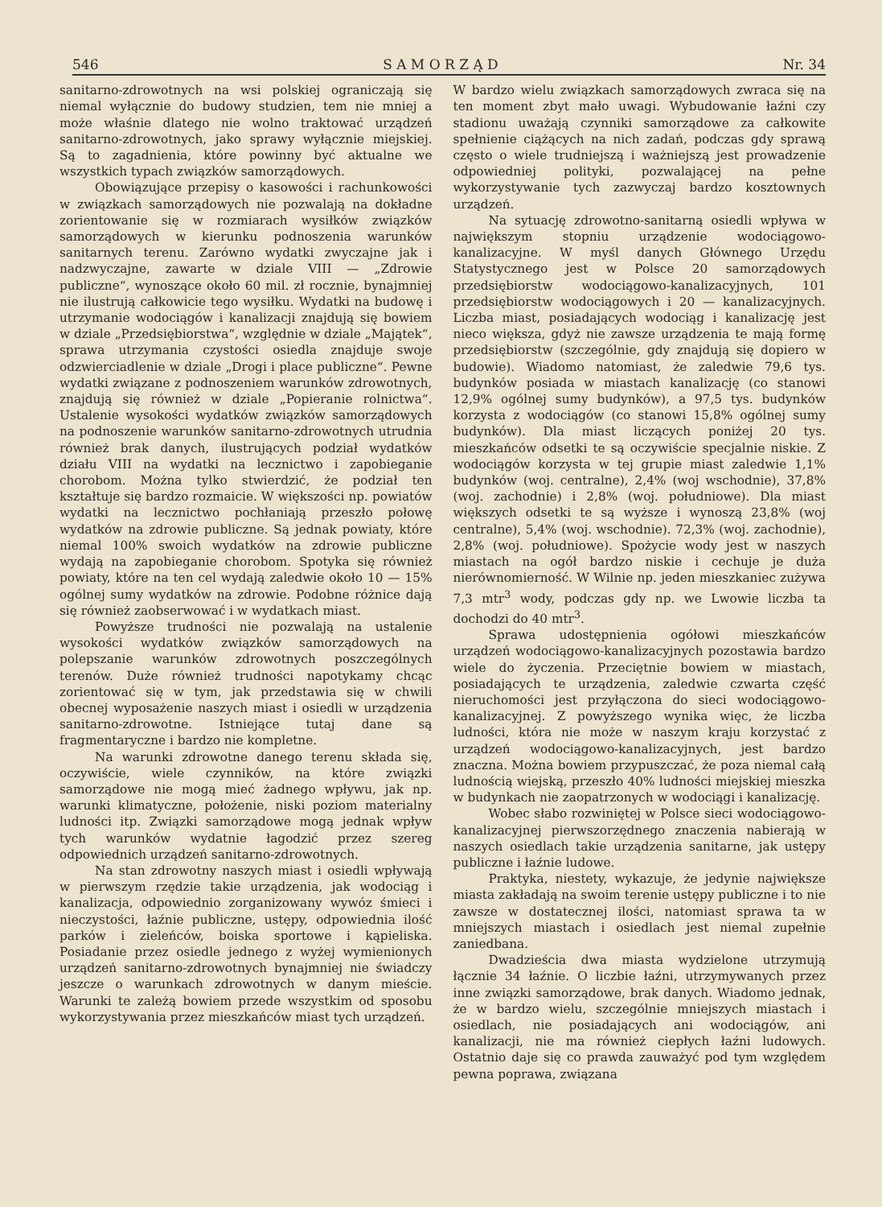546 S A M O R Z Ą D Nr. 34
sanitarno-zdrowotnych na wsi polskiej ograniczają się niemal wyłącznie do budowy studzien, tem nie mniej a może właśnie dlatego nie wolno traktować urządzeń sanitarno-zdrowotnych, jako sprawy wyłącznie miejskiej. Są to zagadnienia, które powinny być aktualne we wszystkich typach związków samorządowych.
Obowiązujące przepisy o kasowości i rachunkowości w związkach samorządowych nie pozwalają na dokładne zorientowanie się w rozmiarach wysiłków związków samorządowych w kierunku podnoszenia warunków sanitarnych terenu. Zarówno wydatki zwyczajne jak i nadzwyczajne, zawarte w dziale VIII — „Zdrowie publiczne“, wynoszące około 60 mil. zł rocznie, bynajmniej nie ilustrują całkowicie tego wysiłku. Wydatki na budowę i utrzymanie wodociągów i kanalizacji znajdują się bowiem w dziale „Przedsiębiorstwa“, względnie w dziale „Majątek“, sprawa utrzymania czystości osiedla znajduje swoje odzwierciadlenie w dziale „Drogi i place publiczne“. Pewne wydatki związane z podnoszeniem warunków zdrowotnych, znajdują się również w dziale „Popieranie rolnictwa“. Ustalenie wysokości wydatków związków samorządowych na podnoszenie warunków sanitarno-zdrowotnych utrudnia również brak danych, ilustrujących podział wydatków działu VIII na wydatki na lecznictwo i zapobieganie chorobom. Można tylko stwierdzić, że podział ten kształtuje się bardzo rozmaicie. W większości np. powiatów wydatki na lecznictwo pochłaniają przeszło połowę wydatków na zdrowie publiczne. Są jednak powiaty, które niemal 100% swoich wydatków na zdrowie publiczne wydają na zapobieganie chorobom. Spotyka się również powiaty, które na ten cel wydają zaledwie około 10 — 15% ogólnej sumy wydatków na zdrowie. Podobne różnice dają się również zaobserwować i w wydatkach miast.
Powyższe trudności nie pozwalają na ustalenie wysokości wydatków związków samorządowych na polepszanie warunków zdrowotnych poszczególnych terenów. Duże również trudności napotykamy chcąc zorientować się w tym, jak przedstawia się w chwili obecnej wyposażenie naszych miast i osiedli w urządzenia sanitarno-zdrowotne. Istniejące tutaj dane są fragmentaryczne i bardzo nie kompletne.
Na warunki zdrowotne danego terenu składa się, oczywiście, wiele czynników, na które związki samorządowe nie mogą mieć żadnego wpływu, jak np. warunki klimatyczne, położenie, niski poziom materialny ludności itp. Związki samorządowe mogą jednak wpływ tych warunków wydatnie łagodzić przez szereg odpowiednich urządzeń sanitarno-zdrowotnych.
Na stan zdrowotny naszych miast i osiedli wpływają w pierwszym rzędzie takie urządzenia, jak wodociąg i kanalizacja, odpowiednio zorganizowany wywóz śmieci i nieczystości, łaźnie publiczne, ustępy, odpowiednia ilość parków i zieleńców, boiska sportowe i kąpieliska. Posiadanie przez osiedle jednego z wyżej wymienionych urządzeń sanitarno-zdrowotnych bynajmniej nie świadczy jeszcze o warunkach zdrowotnych w danym mieście. Warunki te zależą bowiem przede wszystkim od sposobu wykorzystywania przez mieszkańców miast tych urządzeń.
W bardzo wielu związkach samorządowych zwraca się na ten moment zbyt mało uwagi. Wybudowanie łaźni czy stadionu uważają czynniki samorządowe za całkowite spełnienie ciążących na nich zadań, podczas gdy sprawą często o wiele trudniejszą i ważniejszą jest prowadzenie odpowiedniej polityki, pozwalającej na pełne wykorzystywanie tych zazwyczaj bardzo kosztownych urządzeń.
Na sytuację zdrowotno-sanitarną osiedli wpływa w największym stopniu urządzenie wodociągowo-kanalizacyjne. W myśl danych Głównego Urzędu Statystycznego jest w Polsce 20 samorządowych przedsiębiorstw wodociągowo-kanalizacyjnych, 101 przedsiębiorstw wodociągowych i 20 — kanalizacyjnych. Liczba miast, posiadających wodociąg i kanalizację jest nieco większa, gdyż nie zawsze urządzenia te mają formę przedsiębiorstw (szczególnie, gdy znajdują się dopiero w budowie). Wiadomo natomiast, że zaledwie 79,6 tys. budynków posiada w miastach kanalizację (co stanowi 12,9% ogólnej sumy budynków), a 97,5 tys. budynków korzysta z wodociągów (co stanowi 15,8% ogólnej sumy budynków). Dla miast liczących poniżej 20 tys. mieszkańców odsetki te są oczywiście specjalnie niskie. Z wodociągów korzysta w tej grupie miast zaledwie 1,1% budynków (woj. centralne), 2,4% (woj wschodnie), 37,8% (woj. zachodnie) i 2,8% (woj. południowe). Dla miast większych odsetki te są wyższe i wynoszą 23,8% (woj centralne), 5,4% (woj. wschodnie). 72,3% (woj. zachodnie), 2,8% (woj. południowe). Spożycie wody jest w naszych miastach na ogół bardzo niskie i cechuje je duża nierównomierność. W Wilnie np. jeden mieszkaniec zużywa 7,3 mtr<sup>3</sup> wody, podczas gdy np. we Lwowie liczba ta dochodzi do 40 mtr<sup>3</sup>.
Sprawa udostępnienia ogółowi mieszkańców urządzeń wodociągowo-kanalizacyjnych pozostawia bardzo wiele do życzenia. Przeciętnie bowiem w miastach, posiadających te urządzenia, zaledwie czwarta część nieruchomości jest przyłączona do sieci wodociągowo-kanalizacyjnej. Z powyższego wynika więc, że liczba ludności, która nie może w naszym kraju korzystać z urządzeń wodociągowo-kanalizacyjnych, jest bardzo znaczna. Można bowiem przypuszczać, że poza niemal całą ludnością wiejską, przeszło 40% ludności miejskiej mieszka w budynkach nie zaopatrzonych w wodociągi i kanalizację.
Wobec słabo rozwiniętej w Polsce sieci wodociągowo-kanalizacyjnej pierwszorzędnego znaczenia nabierają w naszych osiedlach takie urządzenia sanitarne, jak ustępy publiczne i łaźnie ludowe.
Praktyka, niestety, wykazuje, że jedynie największe miasta zakładają na swoim terenie ustępy publiczne i to nie zawsze w dostatecznej ilości, natomiast sprawa ta w mniejszych miastach i osiedlach jest niemal zupełnie zaniedbana.
Dwadzieścia dwa miasta wydzielone utrzymują łącznie 34 łaźnie. O liczbie łaźni, utrzymywanych przez inne związki samorządowe, brak danych. Wiadomo jednak, że w bardzo wielu, szczególnie mniejszych miastach i osiedlach, nie posiadających ani wodociągów, ani kanalizacji, nie ma również ciepłych łaźni ludowych. Ostatnio daje się co prawda zauważyć pod tym względem pewna poprawa, związana